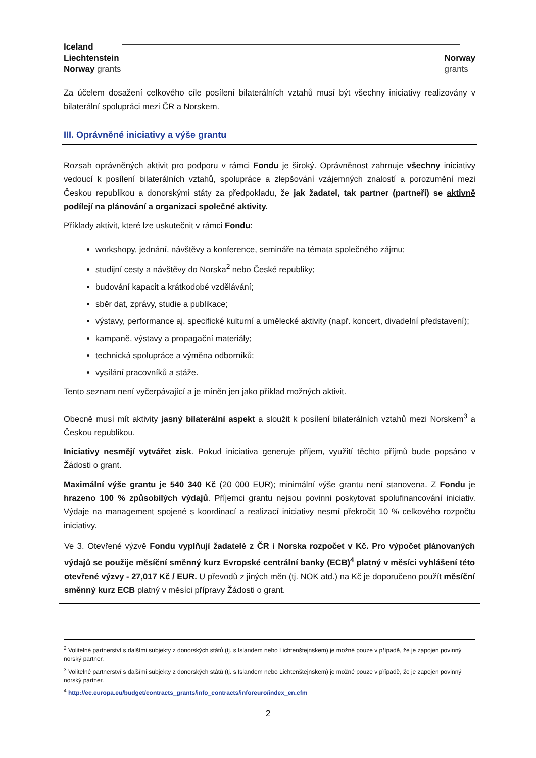Iceland
Liechtenstein
Norway grants
Norway
grants
Za účelem dosažení celkového cíle posílení bilaterálních vztahů musí být všechny iniciativy realizovány v bilaterální spolupráci mezi ČR a Norskem.
III. Oprávněné iniciativy a výše grantu
Rozsah oprávněných aktivit pro podporu v rámci Fondu je široký. Oprávněnost zahrnuje všechny iniciativy vedoucí k posílení bilaterálních vztahů, spolupráce a zlepšování vzájemných znalostí a porozumění mezi Českou republikou a donorskými státy za předpokladu, že jak žadatel, tak partner (partneři) se aktivně podílejí na plánování a organizaci společné aktivity.
Příklady aktivit, které lze uskutečnit v rámci Fondu:
workshopy, jednání, návštěvy a konference, semináře na témata společného zájmu;
studijní cesty a návštěvy do Norska<sup>2</sup> nebo České republiky;
budování kapacit a krátkodobé vzdělávání;
sběr dat, zprávy, studie a publikace;
výstavy, performance aj. specifické kulturní a umělecké aktivity (např. koncert, divadelní představení);
kampaně, výstavy a propagační materiály;
technická spolupráce a výměna odborníků;
vysílání pracovníků a stáže.
Tento seznam není vyčerpávající a je míněn jen jako příklad možných aktivit.
Obecně musí mít aktivity jasný bilaterální aspekt a sloužit k posílení bilaterálních vztahů mezi Norskem<sup>3</sup> a Českou republikou.
Iniciativy nesmějí vytvářet zisk. Pokud iniciativa generuje příjem, využití těchto příjmů bude popsáno v Žádosti o grant.
Maximální výše grantu je 540 340 Kč (20 000 EUR); minimální výše grantu není stanovena. Z Fondu je hrazeno 100 % způsobilých výdajů. Příjemci grantu nejsou povinni poskytovat spolufinancování iniciativ. Výdaje na management spojené s koordinací a realizací iniciativy nesmí překročit 10 % celkového rozpočtu iniciativy.
Ve 3. Otevřené výzvě Fondu vyplňují žadatelé z ČR i Norska rozpočet v Kč. Pro výpočet plánovaných výdajů se použije měsíční směnný kurz Evropské centrální banky (ECB)<sup>4</sup> platný v měsíci vyhlášení této otevřené výzvy - 27,017 Kč / EUR. U převodů z jiných měn (tj. NOK atd.) na Kč je doporučeno použít měsíční směnný kurz ECB platný v měsíci přípravy Žádosti o grant.
<sup>2</sup> Volitelné partnerství s dalšími subjekty z donorských států (tj. s Islandem nebo Lichtenštejnskem) je možné pouze v případě, že je zapojen povinný norský partner.
<sup>3</sup> Volitelné partnerství s dalšími subjekty z donorských států (tj. s Islandem nebo Lichtenštejnskem) je možné pouze v případě, že je zapojen povinný norský partner.
<sup>4</sup> http://ec.europa.eu/budget/contracts_grants/info_contracts/inforeuro/index_en.cfm
2